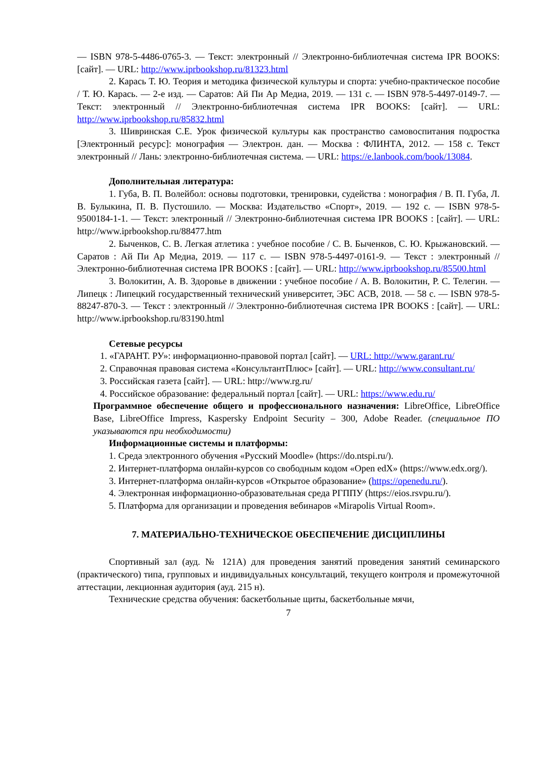— ISBN 978-5-4486-0765-3. — Текст: электронный // Электронно-библиотечная система IPR BOOKS: [сайт]. — URL: http://www.iprbookshop.ru/81323.html
2. Карась Т. Ю. Теория и методика физической культуры и спорта: учебно-практическое пособие / Т. Ю. Карась. — 2-е изд. — Саратов: Ай Пи Ар Медиа, 2019. — 131 с. — ISBN 978-5-4497-0149-7. — Текст: электронный // Электронно-библиотечная система IPR BOOKS: [сайт]. — URL: http://www.iprbookshop.ru/85832.html
3. Шивринская С.Е. Урок физической культуры как пространство самовоспитания подростка [Электронный ресурс]: монография — Электрон. дан. — Москва : ФЛИНТА, 2012. — 158 с. Текст электронный // Лань: электронно-библиотечная система. — URL: https://e.lanbook.com/book/13084.
Дополнительная литература:
1. Губа, В. П. Волейбол: основы подготовки, тренировки, судейства : монография / В. П. Губа, Л. В. Булыкина, П. В. Пустошило. — Москва: Издательство «Спорт», 2019. — 192 с. — ISBN 978-5-9500184-1-1. — Текст: электронный // Электронно-библиотечная система IPR BOOKS : [сайт]. — URL: http://www.iprbookshop.ru/88477.htm
2. Быченков, С. В. Легкая атлетика : учебное пособие / С. В. Быченков, С. Ю. Крыжановский. — Саратов : Ай Пи Ар Медиа, 2019. — 117 с. — ISBN 978-5-4497-0161-9. — Текст : электронный // Электронно-библиотечная система IPR BOOKS : [сайт]. — URL: http://www.iprbookshop.ru/85500.html
3. Волокитин, А. В. Здоровье в движении : учебное пособие / А. В. Волокитин, Р. С. Телегин. — Липецк : Липецкий государственный технический университет, ЭБС АСВ, 2018. — 58 с. — ISBN 978-5-88247-870-3. — Текст : электронный // Электронно-библиотечная система IPR BOOKS : [сайт]. — URL: http://www.iprbookshop.ru/83190.html
Сетевые ресурсы
1. «ГАРАНТ. РУ»: информационно-правовой портал [сайт]. — URL: http://www.garant.ru/
2. Справочная правовая система «КонсультантПлюс» [сайт]. — URL: http://www.consultant.ru/
3. Российская газета [сайт]. — URL: http://www.rg.ru/
4. Российское образование: федеральный портал [сайт]. — URL: https://www.edu.ru/
Программное обеспечение общего и профессионального назначения: LibreOffice, LibreOffice Base, LibreOffice Impress, Kaspersky Endpoint Security – 300, Adobe Reader. (специальное ПО указываются при необходимости)
Информационные системы и платформы:
1. Среда электронного обучения «Русский Moodle» (https://do.ntspi.ru/).
2. Интернет-платформа онлайн-курсов со свободным кодом «Open edX» (https://www.edx.org/).
3. Интернет-платформа онлайн-курсов «Открытое образование» (https://openedu.ru/).
4. Электронная информационно-образовательная среда РГППУ (https://eios.rsvpu.ru/).
5. Платформа для организации и проведения вебинаров «Mirapolis Virtual Room».
7. МАТЕРИАЛЬНО-ТЕХНИЧЕСКОЕ ОБЕСПЕЧЕНИЕ ДИСЦИПЛИНЫ
Спортивный зал (ауд. № 121А) для проведения занятий проведения занятий семинарского (практического) типа, групповых и индивидуальных консультаций, текущего контроля и промежуточной аттестации, лекционная аудитория (ауд. 215 н).
Технические средства обучения: баскетбольные щиты, баскетбольные мячи,
7